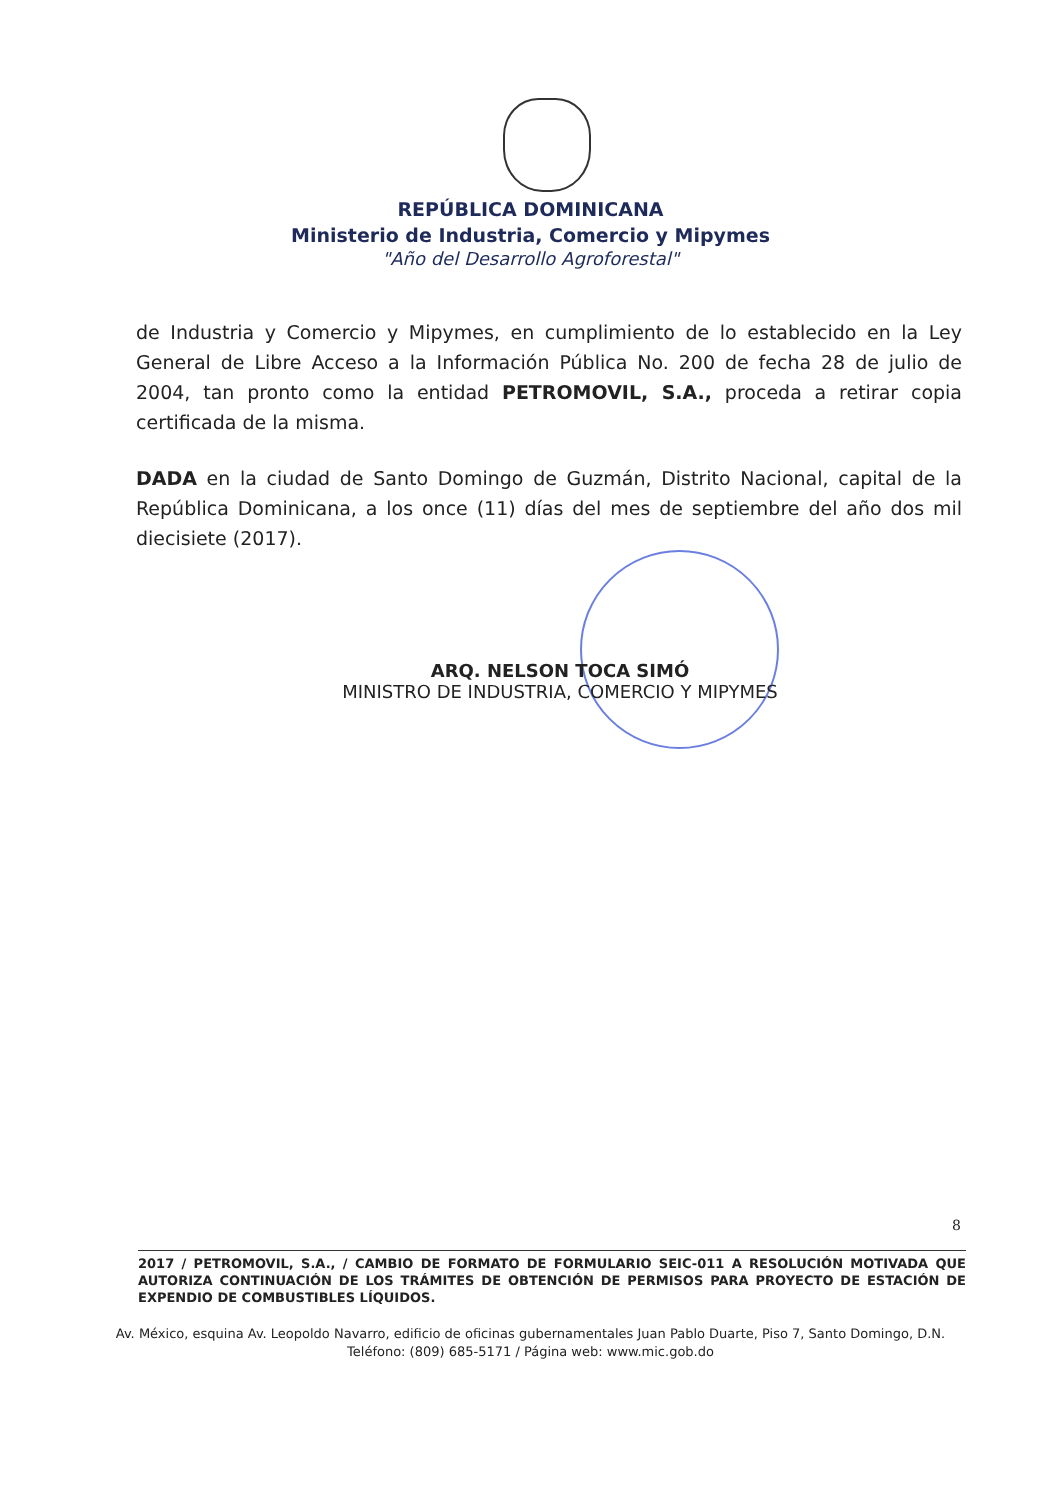REPÚBLICA DOMINICANA
Ministerio de Industria, Comercio y Mipymes
"Año del Desarrollo Agroforestal"
de Industria y Comercio y Mipymes, en cumplimiento de lo establecido en la Ley General de Libre Acceso a la Información Pública No. 200 de fecha 28 de julio de 2004, tan pronto como la entidad PETROMOVIL, S.A., proceda a retirar copia certificada de la misma.
DADA en la ciudad de Santo Domingo de Guzmán, Distrito Nacional, capital de la República Dominicana, a los once (11) días del mes de septiembre del año dos mil diecisiete (2017).
ARQ. NELSON TOCA SIMÓ
MINISTRO DE INDUSTRIA, COMERCIO Y MIPYMES
8
2017 / PETROMOVIL, S.A., / CAMBIO DE FORMATO DE FORMULARIO SEIC-011 A RESOLUCIÓN MOTIVADA QUE AUTORIZA CONTINUACIÓN DE LOS TRÁMITES DE OBTENCIÓN DE PERMISOS PARA PROYECTO DE ESTACIÓN DE EXPENDIO DE COMBUSTIBLES LÍQUIDOS.
Av. México, esquina Av. Leopoldo Navarro, edificio de oficinas gubernamentales Juan Pablo Duarte, Piso 7, Santo Domingo, D.N.
Teléfono: (809) 685-5171 / Página web: www.mic.gob.do